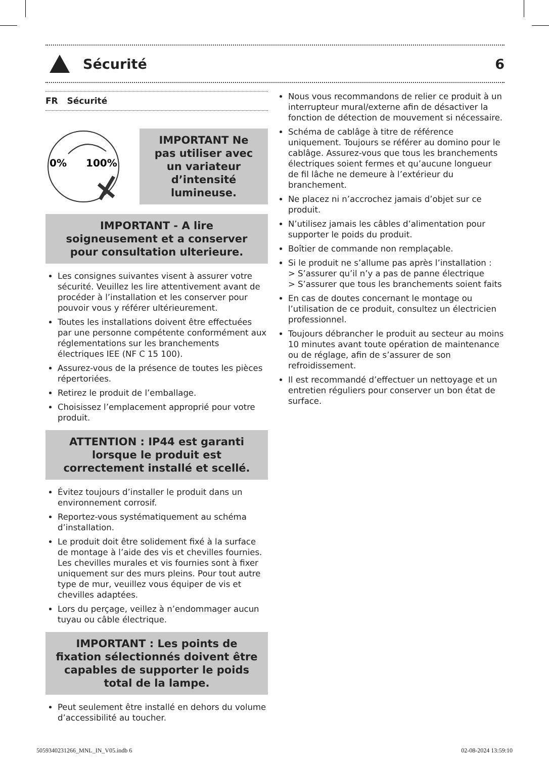Sécurité 6
FR Sécurité
0%
100%
IMPORTANT Ne pas utiliser avec un variateur d’intensité lumineuse.
IMPORTANT - A lire soigneusement et a conserver pour consultation ulterieure.
Les consignes suivantes visent à assurer votre sécurité. Veuillez les lire attentivement avant de procéder à l’installation et les conserver pour pouvoir vous y référer ultérieurement.
Toutes les installations doivent être effectuées par une personne compétente conformément aux réglementations sur les branchements électriques IEE (NF C 15 100).
Assurez-vous de la présence de toutes les pièces répertoriées.
Retirez le produit de l’emballage.
Choisissez l’emplacement approprié pour votre produit.
ATTENTION : IP44 est garanti lorsque le produit est correctement installé et scellé.
Évitez toujours d’installer le produit dans un environnement corrosif.
Reportez-vous systématiquement au schéma d’installation.
Le produit doit être solidement fixé à la surface de montage à l’aide des vis et chevilles fournies. Les chevilles murales et vis fournies sont à fixer uniquement sur des murs pleins. Pour tout autre type de mur, veuillez vous équiper de vis et chevilles adaptées.
Lors du perçage, veillez à n’endommager aucun tuyau ou câble électrique.
IMPORTANT : Les points de fixation sélectionnés doivent être capables de supporter le poids total de la lampe.
Peut seulement être installé en dehors du volume d’accessibilité au toucher.
Nous vous recommandons de relier ce produit à un interrupteur mural/externe afin de désactiver la fonction de détection de mouvement si nécessaire.
Schéma de cablâge à titre de référence uniquement. Toujours se référer au domino pour le cablâge. Assurez-vous que tous les branchements électriques soient fermes et qu’aucune longueur de fil lâche ne demeure à l’extérieur du branchement.
Ne placez ni n’accrochez jamais d’objet sur ce produit.
N’utilisez jamais les câbles d’alimentation pour supporter le poids du produit.
Boîtier de commande non remplaçable.
Si le produit ne s’allume pas après l’installation :
> S’assurer qu’il n’y a pas de panne électrique
> S’assurer que tous les branchements soient faits
En cas de doutes concernant le montage ou l’utilisation de ce produit, consultez un électricien professionnel.
Toujours débrancher le produit au secteur au moins 10 minutes avant toute opération de maintenance ou de réglage, afin de s’assurer de son refroidissement.
Il est recommandé d’effectuer un nettoyage et un entretien réguliers pour conserver un bon état de surface.
5059340231266_MNL_IN_V05.indb 6
02-08-2024 13:59:10